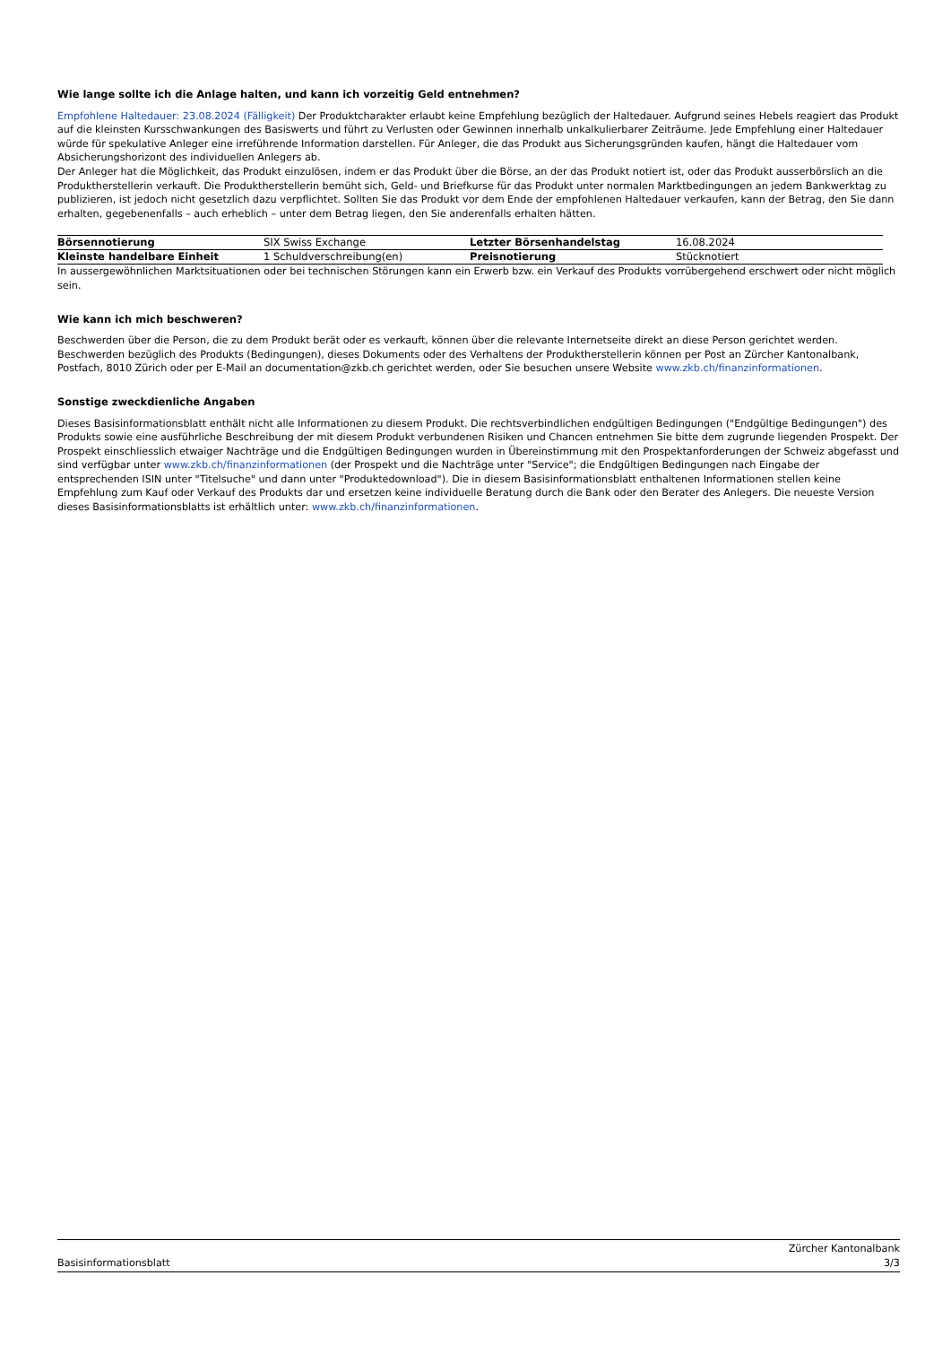Wie lange sollte ich die Anlage halten, und kann ich vorzeitig Geld entnehmen?
Empfohlene Haltedauer: 23.08.2024 (Fälligkeit) Der Produktcharakter erlaubt keine Empfehlung bezüglich der Haltedauer. Aufgrund seines Hebels reagiert das Produkt auf die kleinsten Kursschwankungen des Basiswerts und führt zu Verlusten oder Gewinnen innerhalb unkalkulierbarer Zeiträume. Jede Empfehlung einer Haltedauer würde für spekulative Anleger eine irreführende Information darstellen. Für Anleger, die das Produkt aus Sicherungsgründen kaufen, hängt die Haltedauer vom Absicherungshorizont des individuellen Anlegers ab.
Der Anleger hat die Möglichkeit, das Produkt einzulösen, indem er das Produkt über die Börse, an der das Produkt notiert ist, oder das Produkt ausserbörslich an die Produktherstellerin verkauft. Die Produktherstellerin bemüht sich, Geld- und Briefkurse für das Produkt unter normalen Marktbedingungen an jedem Bankwerktag zu publizieren, ist jedoch nicht gesetzlich dazu verpflichtet. Sollten Sie das Produkt vor dem Ende der empfohlenen Haltedauer verkaufen, kann der Betrag, den Sie dann erhalten, gegebenenfalls – auch erheblich – unter dem Betrag liegen, den Sie anderenfalls erhalten hätten.
| Börsennotierung | SIX Swiss Exchange | Letzter Börsenhandelstag | 16.08.2024 |
| Kleinste handelbare Einheit | 1 Schuldverschreibung(en) | Preisnotierung | Stücknotiert |
In aussergewöhnlichen Marktsituationen oder bei technischen Störungen kann ein Erwerb bzw. ein Verkauf des Produkts vorrübergehend erschwert oder nicht möglich sein.
Wie kann ich mich beschweren?
Beschwerden über die Person, die zu dem Produkt berät oder es verkauft, können über die relevante Internetseite direkt an diese Person gerichtet werden. Beschwerden bezüglich des Produkts (Bedingungen), dieses Dokuments oder des Verhaltens der Produktherstellerin können per Post an Zürcher Kantonalbank, Postfach, 8010 Zürich oder per E-Mail an documentation@zkb.ch gerichtet werden, oder Sie besuchen unsere Website www.zkb.ch/finanzinformationen.
Sonstige zweckdienliche Angaben
Dieses Basisinformationsblatt enthält nicht alle Informationen zu diesem Produkt. Die rechtsverbindlichen endgültigen Bedingungen ("Endgültige Bedingungen") des Produkts sowie eine ausführliche Beschreibung der mit diesem Produkt verbundenen Risiken und Chancen entnehmen Sie bitte dem zugrunde liegenden Prospekt. Der Prospekt einschliesslich etwaiger Nachträge und die Endgültigen Bedingungen wurden in Übereinstimmung mit den Prospektanforderungen der Schweiz abgefasst und sind verfügbar unter www.zkb.ch/finanzinformationen (der Prospekt und die Nachträge unter "Service"; die Endgültigen Bedingungen nach Eingabe der entsprechenden ISIN unter "Titelsuche" und dann unter "Produktedownload"). Die in diesem Basisinformationsblatt enthaltenen Informationen stellen keine Empfehlung zum Kauf oder Verkauf des Produkts dar und ersetzen keine individuelle Beratung durch die Bank oder den Berater des Anlegers. Die neueste Version dieses Basisinformationsblatts ist erhältlich unter: www.zkb.ch/finanzinformationen.
Basisinformationsblatt Zürcher Kantonalbank
3/3